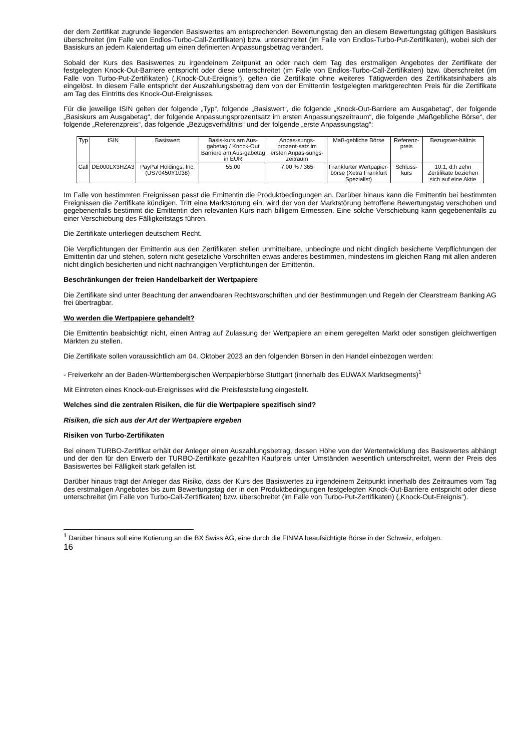der dem Zertifikat zugrunde liegenden Basiswertes am entsprechenden Bewertungstag den an diesem Bewertungstag gültigen Basiskurs überschreitet (im Falle von Endlos-Turbo-Call-Zertifikaten) bzw. unterschreitet (im Falle von Endlos-Turbo-Put-Zertifikaten), wobei sich der Basiskurs an jedem Kalendertag um einen definierten Anpassungsbetrag verändert.
Sobald der Kurs des Basiswertes zu irgendeinem Zeitpunkt an oder nach dem Tag des erstmaligen Angebotes der Zertifikate der festgelegten Knock-Out-Barriere entspricht oder diese unterschreitet (im Falle von Endlos-Turbo-Call-Zertifikaten) bzw. überschreitet (im Falle von Turbo-Put-Zertifikaten) („Knock-Out-Ereignis“), gelten die Zertifikate ohne weiteres Tätigwerden des Zertifikatsinhabers als eingelöst. In diesem Falle entspricht der Auszahlungsbetrag dem von der Emittentin festgelegten marktgerechten Preis für die Zertifikate am Tag des Eintritts des Knock-Out-Ereignisses.
Für die jeweilige ISIN gelten der folgende „Typ“, folgende „Basiswert“, die folgende „Knock-Out-Barriere am Ausgabetag“, der folgende „Basiskurs am Ausgabetag“, der folgende Anpassungsprozentsatz im ersten Anpassungszeitraum“, die folgende „Maßgebliche Börse“, der folgende „Referenzpreis“, das folgende „Bezugsverhältnis“ und der folgende „erste Anpassungstag“:
| Typ | ISIN | Basiswert | Basis-kurs am Aus-gabetag / Knock-Out Barriere am Aus-gabetag in EUR | Anpas-sungs-prozent-satz im ersten Anpas-sungs-zeitraum | Maß-gebliche Börse | Referenz-preis | Bezugsver-hältnis |
| --- | --- | --- | --- | --- | --- | --- | --- |
| Call | DE000LX3HZA3 | PayPal Holdings, Inc. (US70450Y1038) | 55,00 | 7,00 % / 365 | Frankfurter Wertpapier-börse (Xetra Frankfurt Spezialist) | Schluss-kurs | 10:1, d.h zehn Zertifikate beziehen sich auf eine Aktie |
Im Falle von bestimmten Ereignissen passt die Emittentin die Produktbedingungen an. Darüber hinaus kann die Emittentin bei bestimmten Ereignissen die Zertifikate kündigen. Tritt eine Marktstörung ein, wird der von der Marktstörung betroffene Bewertungstag verschoben und gegebenenfalls bestimmt die Emittentin den relevanten Kurs nach billigem Ermessen. Eine solche Verschiebung kann gegebenenfalls zu einer Verschiebung des Fälligkeitstags führen.
Die Zertifikate unterliegen deutschem Recht.
Die Verpflichtungen der Emittentin aus den Zertifikaten stellen unmittelbare, unbedingte und nicht dinglich besicherte Verpflichtungen der Emittentin dar und stehen, sofern nicht gesetzliche Vorschriften etwas anderes bestimmen, mindestens im gleichen Rang mit allen anderen nicht dinglich besicherten und nicht nachrangigen Verpflichtungen der Emittentin.
Beschränkungen der freien Handelbarkeit der Wertpapiere
Die Zertifikate sind unter Beachtung der anwendbaren Rechtsvorschriften und der Bestimmungen und Regeln der Clearstream Banking AG frei übertragbar.
Wo werden die Wertpapiere gehandelt?
Die Emittentin beabsichtigt nicht, einen Antrag auf Zulassung der Wertpapiere an einem geregelten Markt oder sonstigen gleichwertigen Märkten zu stellen.
Die Zertifikate sollen voraussichtlich am 04. Oktober 2023 an den folgenden Börsen in den Handel einbezogen werden:
- Freiverkehr an der Baden-Württembergischen Wertpapierbörse Stuttgart (innerhalb des EUWAX Marktsegments)<sup>1</sup>
Mit Eintreten eines Knock-out-Ereignisses wird die Preisfeststellung eingestellt.
Welches sind die zentralen Risiken, die für die Wertpapiere spezifisch sind?
Risiken, die sich aus der Art der Wertpapiere ergeben
Risiken von Turbo-Zertifikaten
Bei einem TURBO-Zertifikat erhält der Anleger einen Auszahlungsbetrag, dessen Höhe von der Wertentwicklung des Basiswertes abhängt und der den für den Erwerb der TURBO-Zertifikate gezahlten Kaufpreis unter Umständen wesentlich unterschreitet, wenn der Preis des Basiswertes bei Fälligkeit stark gefallen ist.
Darüber hinaus trägt der Anleger das Risiko, dass der Kurs des Basiswertes zu irgendeinem Zeitpunkt innerhalb des Zeitraumes vom Tag des erstmaligen Angebotes bis zum Bewertungstag der in den Produktbedingungen festgelegten Knock-Out-Barriere entspricht oder diese unterschreitet (im Falle von Turbo-Call-Zertifikaten) bzw. überschreitet (im Falle von Turbo-Put-Zertifikaten) („Knock-Out-Ereignis“).
<sup>1</sup> Darüber hinaus soll eine Kotierung an die BX Swiss AG, eine durch die FINMA beaufsichtigte Börse in der Schweiz, erfolgen.
16